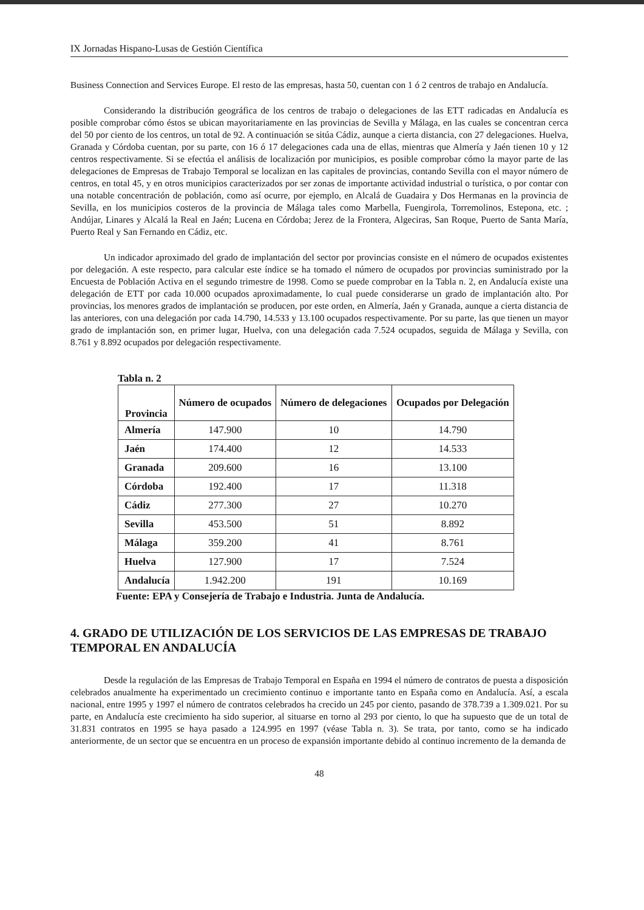IX Jornadas Hispano-Lusas de Gestión Científica
Business Connection and Services Europe. El resto de las empresas, hasta 50, cuentan con 1 ó 2 centros de trabajo en Andalucía.
Considerando la distribución geográfica de los centros de trabajo o delegaciones de las ETT radicadas en Andalucía es posible comprobar cómo éstos se ubican mayoritariamente en las provincias de Sevilla y Málaga, en las cuales se concentran cerca del 50 por ciento de los centros, un total de 92. A continuación se sitúa Cádiz, aunque a cierta distancia, con 27 delegaciones. Huelva, Granada y Córdoba cuentan, por su parte, con 16 ó 17 delegaciones cada una de ellas, mientras que Almería y Jaén tienen 10 y 12 centros respectivamente. Si se efectúa el análisis de localización por municipios, es posible comprobar cómo la mayor parte de las delegaciones de Empresas de Trabajo Temporal se localizan en las capitales de provincias, contando Sevilla con el mayor número de centros, en total 45, y en otros municipios caracterizados por ser zonas de importante actividad industrial o turística, o por contar con una notable concentración de población, como así ocurre, por ejemplo, en Alcalá de Guadaira y Dos Hermanas en la provincia de Sevilla, en los municipios costeros de la provincia de Málaga tales como Marbella, Fuengirola, Torremolinos, Estepona, etc. ; Andújar, Linares y Alcalá la Real en Jaén; Lucena en Córdoba; Jerez de la Frontera, Algeciras, San Roque, Puerto de Santa María, Puerto Real y San Fernando en Cádiz, etc.
Un indicador aproximado del grado de implantación del sector por provincias consiste en el número de ocupados existentes por delegación. A este respecto, para calcular este índice se ha tomado el número de ocupados por provincias suministrado por la Encuesta de Población Activa en el segundo trimestre de 1998. Como se puede comprobar en la Tabla n. 2, en Andalucía existe una delegación de ETT por cada 10.000 ocupados aproximadamente, lo cual puede considerarse un grado de implantación alto. Por provincias, los menores grados de implantación se producen, por este orden, en Almería, Jaén y Granada, aunque a cierta distancia de las anteriores, con una delegación por cada 14.790, 14.533 y 13.100 ocupados respectivamente. Por su parte, las que tienen un mayor grado de implantación son, en primer lugar, Huelva, con una delegación cada 7.524 ocupados, seguida de Málaga y Sevilla, con 8.761 y 8.892 ocupados por delegación respectivamente.
Tabla n. 2
| Provincia | Número de ocupados | Número de delegaciones | Ocupados por Delegación |
| --- | --- | --- | --- |
| Almería | 147.900 | 10 | 14.790 |
| Jaén | 174.400 | 12 | 14.533 |
| Granada | 209.600 | 16 | 13.100 |
| Córdoba | 192.400 | 17 | 11.318 |
| Cádiz | 277.300 | 27 | 10.270 |
| Sevilla | 453.500 | 51 | 8.892 |
| Málaga | 359.200 | 41 | 8.761 |
| Huelva | 127.900 | 17 | 7.524 |
| Andalucía | 1.942.200 | 191 | 10.169 |
Fuente: EPA y Consejería de Trabajo e Industria. Junta de Andalucía.
4. GRADO DE UTILIZACIÓN DE LOS SERVICIOS DE LAS EMPRESAS DE TRABAJO TEMPORAL EN ANDALUCÍA
Desde la regulación de las Empresas de Trabajo Temporal en España en 1994 el número de contratos de puesta a disposición celebrados anualmente ha experimentado un crecimiento continuo e importante tanto en España como en Andalucía. Así, a escala nacional, entre 1995 y 1997 el número de contratos celebrados ha crecido un 245 por ciento, pasando de 378.739 a 1.309.021. Por su parte, en Andalucía este crecimiento ha sido superior, al situarse en torno al 293 por ciento, lo que ha supuesto que de un total de 31.831 contratos en 1995 se haya pasado a 124.995 en 1997 (véase Tabla n. 3). Se trata, por tanto, como se ha indicado anteriormente, de un sector que se encuentra en un proceso de expansión importante debido al continuo incremento de la demanda de
48